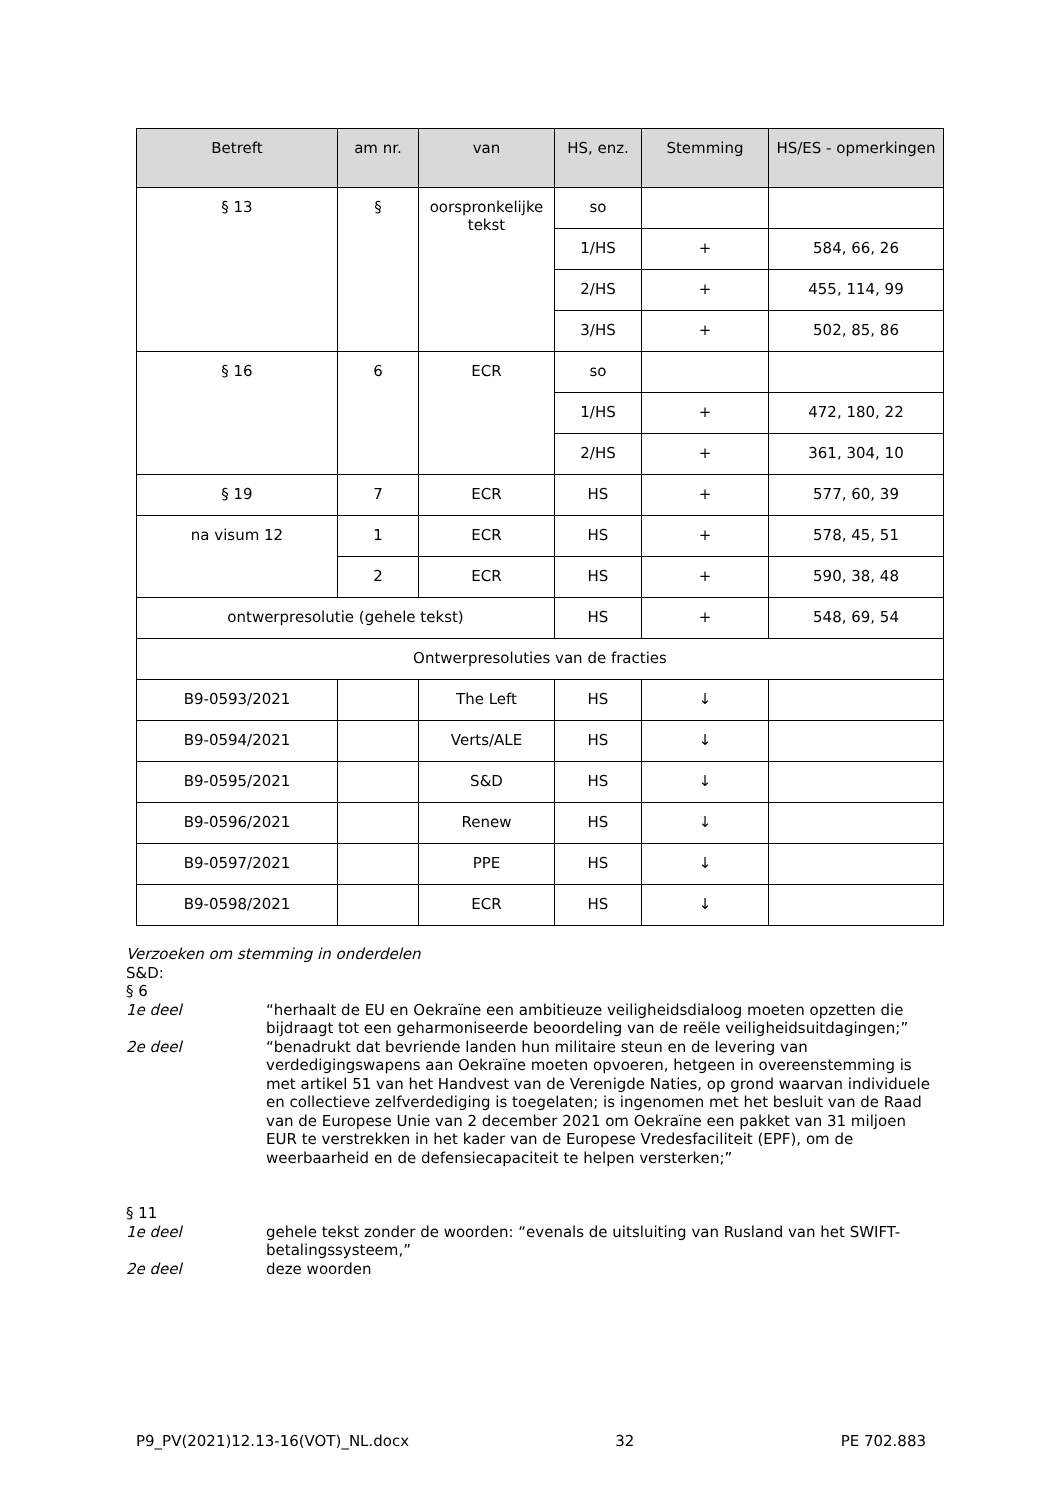| Betreft | am nr. | van | HS, enz. | Stemming | HS/ES - opmerkingen |
| --- | --- | --- | --- | --- | --- |
| § 13 | § | oorspronkelijke tekst | so | | |
| | | | 1/HS | + | 584, 66, 26 |
| | | | 2/HS | + | 455, 114, 99 |
| | | | 3/HS | + | 502, 85, 86 |
| § 16 | 6 | ECR | so | | |
| | | | 1/HS | + | 472, 180, 22 |
| | | | 2/HS | + | 361, 304, 10 |
| § 19 | 7 | ECR | HS | + | 577, 60, 39 |
| na visum 12 | 1 | ECR | HS | + | 578, 45, 51 |
| | 2 | ECR | HS | + | 590, 38, 48 |
| ontwerpresolutie (gehele tekst) | | | HS | + | 548, 69, 54 |
| Ontwerpresoluties van de fracties | | | | | |
| B9-0593/2021 | | The Left | HS | ↓ | |
| B9-0594/2021 | | Verts/ALE | HS | ↓ | |
| B9-0595/2021 | | S&D | HS | ↓ | |
| B9-0596/2021 | | Renew | HS | ↓ | |
| B9-0597/2021 | | PPE | HS | ↓ | |
| B9-0598/2021 | | ECR | HS | ↓ | |
Verzoeken om stemming in onderdelen
S&D:
§ 6
1e deel “herhaalt de EU en Oekraïne een ambitieuze veiligheidsdialoog moeten opzetten die bijdraagt tot een geharmoniseerde beoordeling van de reële veiligheidsuitdagingen;”
2e deel “benadrukt dat bevriende landen hun militaire steun en de levering van verdedigingswapens aan Oekraïne moeten opvoeren, hetgeen in overeenstemming is met artikel 51 van het Handvest van de Verenigde Naties, op grond waarvan individuele en collectieve zelfverdediging is toegelaten; is ingenomen met het besluit van de Raad van de Europese Unie van 2 december 2021 om Oekraïne een pakket van 31 miljoen EUR te verstrekken in het kader van de Europese Vredesfaciliteit (EPF), om de weerbaarheid en de defensiecapaciteit te helpen versterken;”
§ 11
1e deel gehele tekst zonder de woorden: “evenals de uitsluiting van Rusland van het SWIFT-betalingssysteem,”
2e deel deze woorden
P9_PV(2021)12.13-16(VOT)_NL.docx 32 PE 702.883